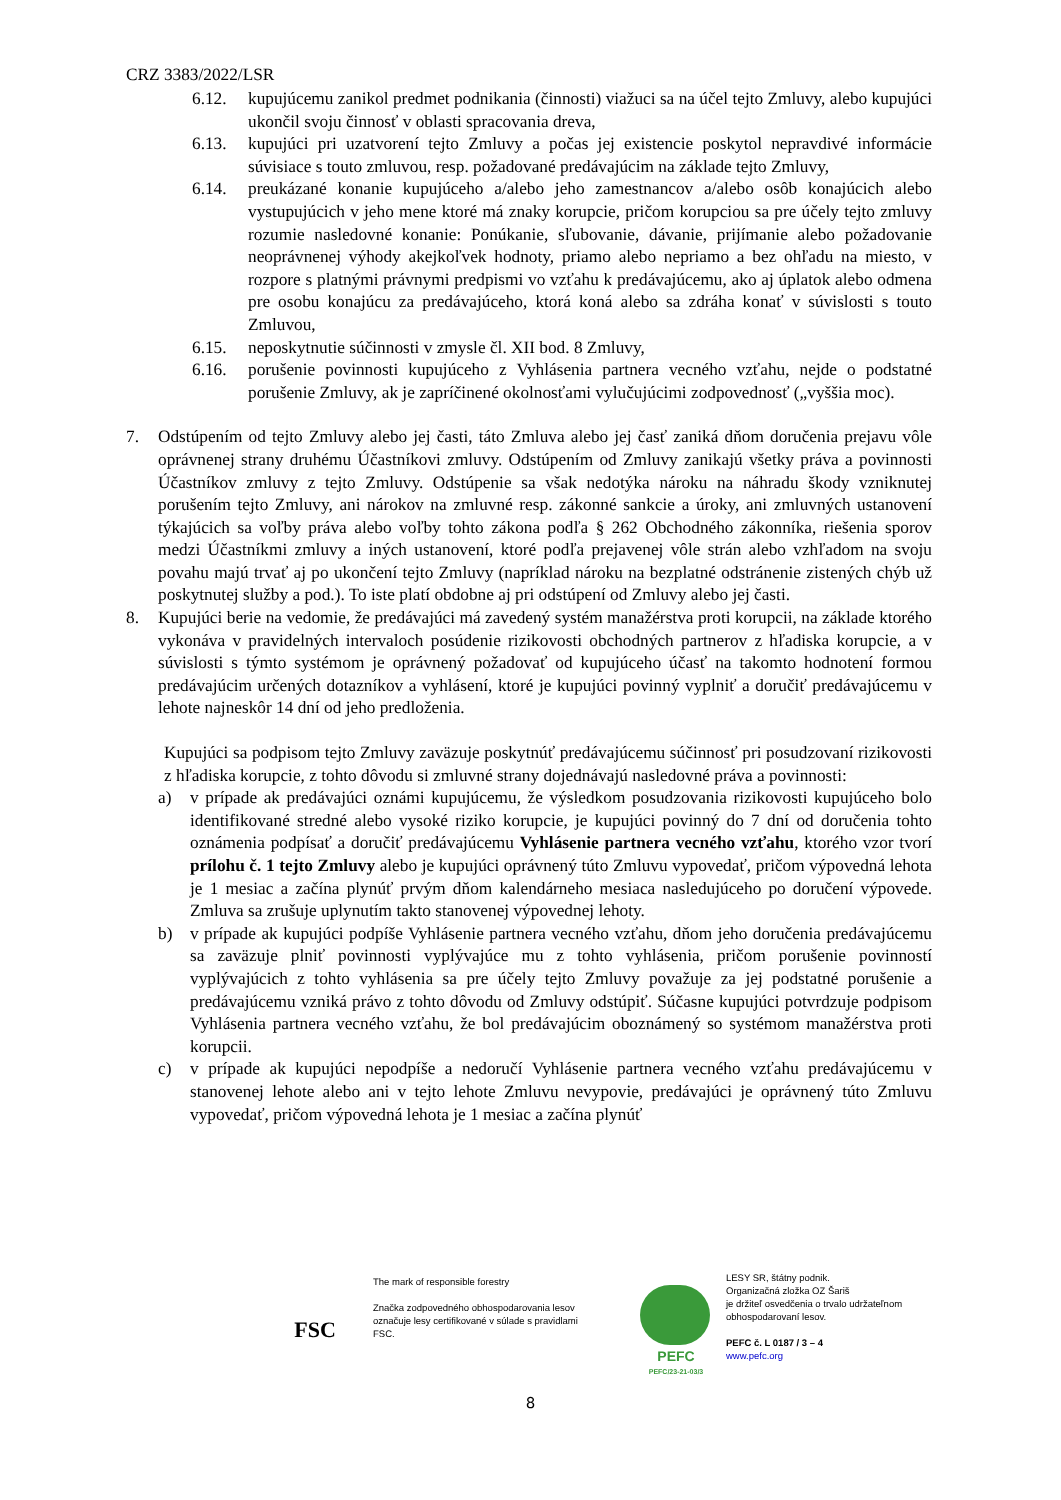CRZ 3383/2022/LSR
6.12. kupujúcemu zanikol predmet podnikania (činnosti) viažuci sa na účel tejto Zmluvy, alebo kupujúci ukončil svoju činnosť v oblasti spracovania dreva,
6.13. kupujúci pri uzatvorení tejto Zmluvy a počas jej existencie poskytol nepravdivé informácie súvisiace s touto zmluvou, resp. požadované predávajúcim na základe tejto Zmluvy,
6.14. preukázané konanie kupujúceho a/alebo jeho zamestnancov a/alebo osôb konajúcich alebo vystupujúcich v jeho mene ktoré má znaky korupcie, pričom korupciou sa pre účely tejto zmluvy rozumie nasledovné konanie: Ponúkanie, sľubovanie, dávanie, prijímanie alebo požadovanie neoprávnenej výhody akejkoľvek hodnoty, priamo alebo nepriamo a bez ohľadu na miesto, v rozpore s platnými právnymi predpismi vo vzťahu k predávajúcemu, ako aj úplatok alebo odmena pre osobu konajúcu za predávajúceho, ktorá koná alebo sa zdráha konať v súvislosti s touto Zmluvou,
6.15. neposkytnutie súčinnosti v zmysle čl. XII bod. 8 Zmluvy,
6.16. porušenie povinnosti kupujúceho z Vyhlásenia partnera vecného vzťahu, nejde o podstatné porušenie Zmluvy, ak je zapríčinené okolnosťami vylučujúcimi zodpovednosť („vyššia moc).
7. Odstúpením od tejto Zmluvy alebo jej časti, táto Zmluva alebo jej časť zaniká dňom doručenia prejavu vôle oprávnenej strany druhému Účastníkovi zmluvy. Odstúpením od Zmluvy zanikajú všetky práva a povinnosti Účastníkov zmluvy z tejto Zmluvy. Odstúpenie sa však nedotýka nároku na náhradu škody vzniknutej porušením tejto Zmluvy, ani nárokov na zmluvné resp. zákonné sankcie a úroky, ani zmluvných ustanovení týkajúcich sa voľby práva alebo voľby tohto zákona podľa § 262 Obchodného zákonníka, riešenia sporov medzi Účastníkmi zmluvy a iných ustanovení, ktoré podľa prejavenej vôle strán alebo vzhľadom na svoju povahu majú trvať aj po ukončení tejto Zmluvy (napríklad nároku na bezplatné odstránenie zistených chýb už poskytnutej služby a pod.). To iste platí obdobne aj pri odstúpení od Zmluvy alebo jej časti.
8. Kupujúci berie na vedomie, že predávajúci má zavedený systém manažérstva proti korupcii, na základe ktorého vykonáva v pravidelných intervaloch posúdenie rizikovosti obchodných partnerov z hľadiska korupcie, a v súvislosti s týmto systémom je oprávnený požadovať od kupujúceho účasť na takomto hodnotení formou predávajúcim určených dotazníkov a vyhlásení, ktoré je kupujúci povinný vyplniť a doručiť predávajúcemu v lehote najneskôr 14 dní od jeho predloženia.
Kupujúci sa podpisom tejto Zmluvy zaväzuje poskytnúť predávajúcemu súčinnosť pri posudzovaní rizikovosti z hľadiska korupcie, z tohto dôvodu si zmluvné strany dojednávajú nasledovné práva a povinnosti:
a) v prípade ak predávajúci oznámi kupujúcemu, že výsledkom posudzovania rizikovosti kupujúceho bolo identifikované stredné alebo vysoké riziko korupcie, je kupujúci povinný do 7 dní od doručenia tohto oznámenia podpísať a doručiť predávajúcemu Vyhlásenie partnera vecného vzťahu, ktorého vzor tvorí prílohu č. 1 tejto Zmluvy alebo je kupujúci oprávnený túto Zmluvu vypovedať, pričom výpovedná lehota je 1 mesiac a začína plynúť prvým dňom kalendárneho mesiaca nasledujúceho po doručení výpovede. Zmluva sa zrušuje uplynutím takto stanovenej výpovednej lehoty.
b) v prípade ak kupujúci podpíše Vyhlásenie partnera vecného vzťahu, dňom jeho doručenia predávajúcemu sa zaväzuje plniť povinnosti vyplývajúce mu z tohto vyhlásenia, pričom porušenie povinností vyplývajúcich z tohto vyhlásenia sa pre účely tejto Zmluvy považuje za jej podstatné porušenie a predávajúcemu vzniká právo z tohto dôvodu od Zmluvy odstúpiť. Súčasne kupujúci potvrdzuje podpisom Vyhlásenia partnera vecného vzťahu, že bol predávajúcim oboznámený so systémom manažérstva proti korupcii.
c) v prípade ak kupujúci nepodpíše a nedoručí Vyhlásenie partnera vecného vzťahu predávajúcemu v stanovenej lehote alebo ani v tejto lehote Zmluvu nevypovie, predávajúci je oprávnený túto Zmluvu vypovedať, pričom výpovedná lehota je 1 mesiac a začína plynúť
FSC
The mark of responsible forestry
Značka zodpovedného obhospodarovania lesov označuje lesy certifikované v súlade s pravidlami FSC.
PEFC
PEFC/23-21-03/3
LESY SR, štátny podnik.
Organizačná zložka OZ Šariš
je držiteľ osvedčenia o trvalo udržateľnom obhospodarovaní lesov.
PEFC č. L 0187 / 3 – 4
www.pefc.org
8